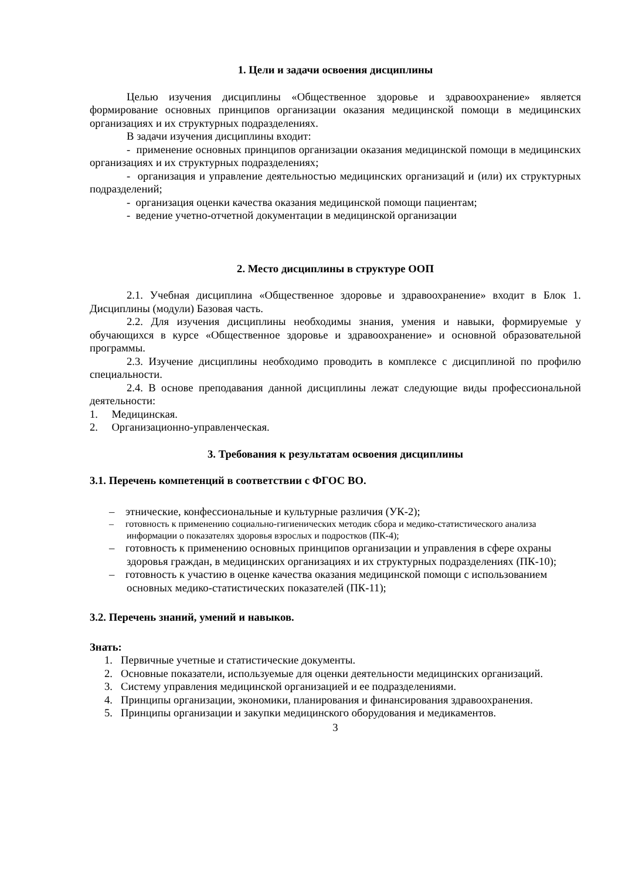1. Цели и задачи освоения дисциплины
Целью изучения дисциплины «Общественное здоровье и здравоохранение» является формирование основных принципов организации оказания медицинской помощи в медицинских организациях и их структурных подразделениях.
В задачи изучения дисциплины входит:
- применение основных принципов организации оказания медицинской помощи в медицинских организациях и их структурных подразделениях;
- организация и управление деятельностью медицинских организаций и (или) их структурных подразделений;
- организация оценки качества оказания медицинской помощи пациентам;
- ведение учетно-отчетной документации в медицинской организации
2. Место дисциплины в структуре ООП
2.1. Учебная дисциплина «Общественное здоровье и здравоохранение» входит в Блок 1. Дисциплины (модули) Базовая часть.
2.2. Для изучения дисциплины необходимы знания, умения и навыки, формируемые у обучающихся в курсе «Общественное здоровье и здравоохранение» и основной образовательной программы.
2.3. Изучение дисциплины необходимо проводить в комплексе с дисциплиной по профилю специальности.
2.4. В основе преподавания данной дисциплины лежат следующие виды профессиональной деятельности:
1. Медицинская.
2. Организационно-управленческая.
3. Требования к результатам освоения дисциплины
3.1. Перечень компетенций в соответствии с ФГОС ВО.
– этнические, конфессиональные и культурные различия (УК-2);
– готовность к применению социально-гигиенических методик сбора и медико-статистического анализа информации о показателях здоровья взрослых и подростков (ПК-4);
– готовность к применению основных принципов организации и управления в сфере охраны здоровья граждан, в медицинских организациях и их структурных подразделениях (ПК-10);
– готовность к участию в оценке качества оказания медицинской помощи с использованием основных медико-статистических показателей (ПК-11);
3.2. Перечень знаний, умений и навыков.
Знать:
1. Первичные учетные и статистические документы.
2. Основные показатели, используемые для оценки деятельности медицинских организаций.
3. Систему управления медицинской организацией и ее подразделениями.
4. Принципы организации, экономики, планирования и финансирования здравоохранения.
5. Принципы организации и закупки медицинского оборудования и медикаментов.
3